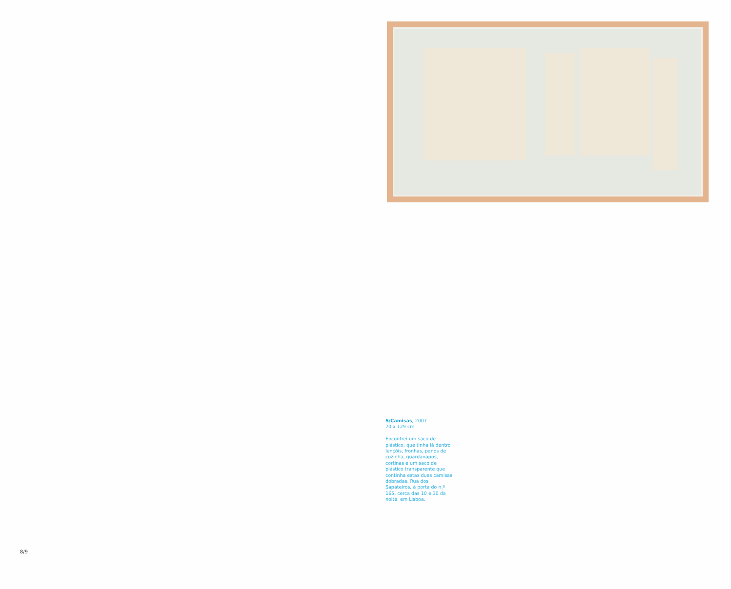S/Camisas, 2007
70 x 129 cm
Encontrei um saco de plástico, que tinha lá dentro lençóis, fronhas, panos de cozinha, guardanapos, cortinas e um saco de plástico transparente que continha estas duas camisas dobradas. Rua dos Sapateiros, à porta do n.º 165, cerca das 10 e 30 da noite, em Lisboa.
8/9